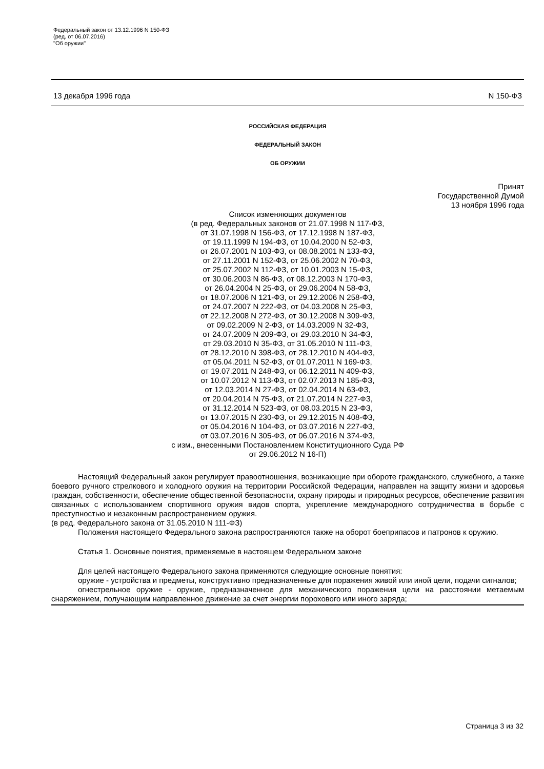Федеральный закон от 13.12.1996 N 150-ФЗ
(ред. от 06.07.2016)
"Об оружии"
13 декабря 1996 года N 150-ФЗ
РОССИЙСКАЯ ФЕДЕРАЦИЯ
ФЕДЕРАЛЬНЫЙ ЗАКОН
ОБ ОРУЖИИ
Принят
Государственной Думой
13 ноября 1996 года
Список изменяющих документов
(в ред. Федеральных законов от 21.07.1998 N 117-ФЗ,
от 31.07.1998 N 156-ФЗ, от 17.12.1998 N 187-ФЗ,
от 19.11.1999 N 194-ФЗ, от 10.04.2000 N 52-ФЗ,
от 26.07.2001 N 103-ФЗ, от 08.08.2001 N 133-ФЗ,
от 27.11.2001 N 152-ФЗ, от 25.06.2002 N 70-ФЗ,
от 25.07.2002 N 112-ФЗ, от 10.01.2003 N 15-ФЗ,
от 30.06.2003 N 86-ФЗ, от 08.12.2003 N 170-ФЗ,
от 26.04.2004 N 25-ФЗ, от 29.06.2004 N 58-ФЗ,
от 18.07.2006 N 121-ФЗ, от 29.12.2006 N 258-ФЗ,
от 24.07.2007 N 222-ФЗ, от 04.03.2008 N 25-ФЗ,
от 22.12.2008 N 272-ФЗ, от 30.12.2008 N 309-ФЗ,
от 09.02.2009 N 2-ФЗ, от 14.03.2009 N 32-ФЗ,
от 24.07.2009 N 209-ФЗ, от 29.03.2010 N 34-ФЗ,
от 29.03.2010 N 35-ФЗ, от 31.05.2010 N 111-ФЗ,
от 28.12.2010 N 398-ФЗ, от 28.12.2010 N 404-ФЗ,
от 05.04.2011 N 52-ФЗ, от 01.07.2011 N 169-ФЗ,
от 19.07.2011 N 248-ФЗ, от 06.12.2011 N 409-ФЗ,
от 10.07.2012 N 113-ФЗ, от 02.07.2013 N 185-ФЗ,
от 12.03.2014 N 27-ФЗ, от 02.04.2014 N 63-ФЗ,
от 20.04.2014 N 75-ФЗ, от 21.07.2014 N 227-ФЗ,
от 31.12.2014 N 523-ФЗ, от 08.03.2015 N 23-ФЗ,
от 13.07.2015 N 230-ФЗ, от 29.12.2015 N 408-ФЗ,
от 05.04.2016 N 104-ФЗ, от 03.07.2016 N 227-ФЗ,
от 03.07.2016 N 305-ФЗ, от 06.07.2016 N 374-ФЗ,
с изм., внесенными Постановлением Конституционного Суда РФ
от 29.06.2012 N 16-П)
Настоящий Федеральный закон регулирует правоотношения, возникающие при обороте гражданского, служебного, а также боевого ручного стрелкового и холодного оружия на территории Российской Федерации, направлен на защиту жизни и здоровья граждан, собственности, обеспечение общественной безопасности, охрану природы и природных ресурсов, обеспечение развития связанных с использованием спортивного оружия видов спорта, укрепление международного сотрудничества в борьбе с преступностью и незаконным распространением оружия.
(в ред. Федерального закона от 31.05.2010 N 111-ФЗ)
Положения настоящего Федерального закона распространяются также на оборот боеприпасов и патронов к оружию.
Статья 1. Основные понятия, применяемые в настоящем Федеральном законе
Для целей настоящего Федерального закона применяются следующие основные понятия:
оружие - устройства и предметы, конструктивно предназначенные для поражения живой или иной цели, подачи сигналов;
огнестрельное оружие - оружие, предназначенное для механического поражения цели на расстоянии метаемым снаряжением, получающим направленное движение за счет энергии порохового или иного заряда;
Страница 3 из 32